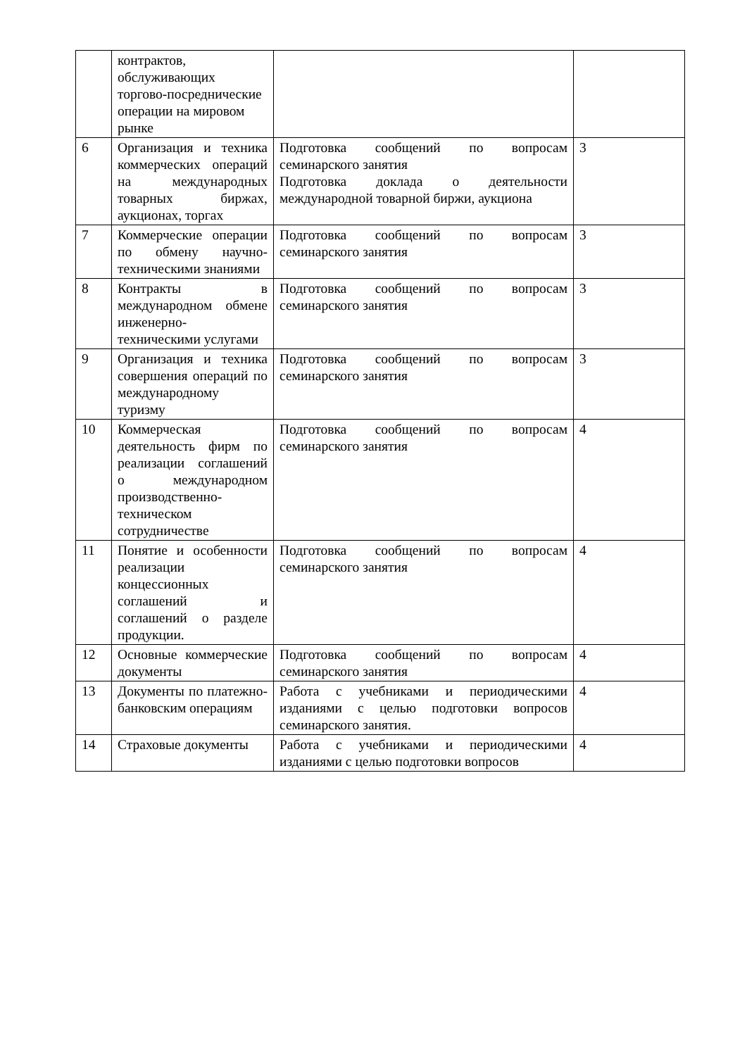| | контрактов, обслуживающих торгово-посреднические операции на мировом рынке | | |
| 6 | Организация и техника коммерческих операций на международных товарных биржах, аукционах, торгах | Подготовка сообщений по вопросам семинарского занятия Подготовка доклада о деятельности международной товарной биржи, аукциона | 3 |
| 7 | Коммерческие операции по обмену научно-техническими знаниями | Подготовка сообщений по вопросам семинарского занятия | 3 |
| 8 | Контракты в международном обмене инженерно-техническими услугами | Подготовка сообщений по вопросам семинарского занятия | 3 |
| 9 | Организация и техника совершения операций по международному туризму | Подготовка сообщений по вопросам семинарского занятия | 3 |
| 10 | Коммерческая деятельность фирм по реализации соглашений о международном производственно-техническом сотрудничестве | Подготовка сообщений по вопросам семинарского занятия | 4 |
| 11 | Понятие и особенности реализации концессионных соглашений и соглашений о разделе продукции. | Подготовка сообщений по вопросам семинарского занятия | 4 |
| 12 | Основные коммерческие документы | Подготовка сообщений по вопросам семинарского занятия | 4 |
| 13 | Документы по платежно-банковским операциям | Работа с учебниками и периодическими изданиями с целью подготовки вопросов семинарского занятия. | 4 |
| 14 | Страховые документы | Работа с учебниками и периодическими изданиями с целью подготовки вопросов | 4 |